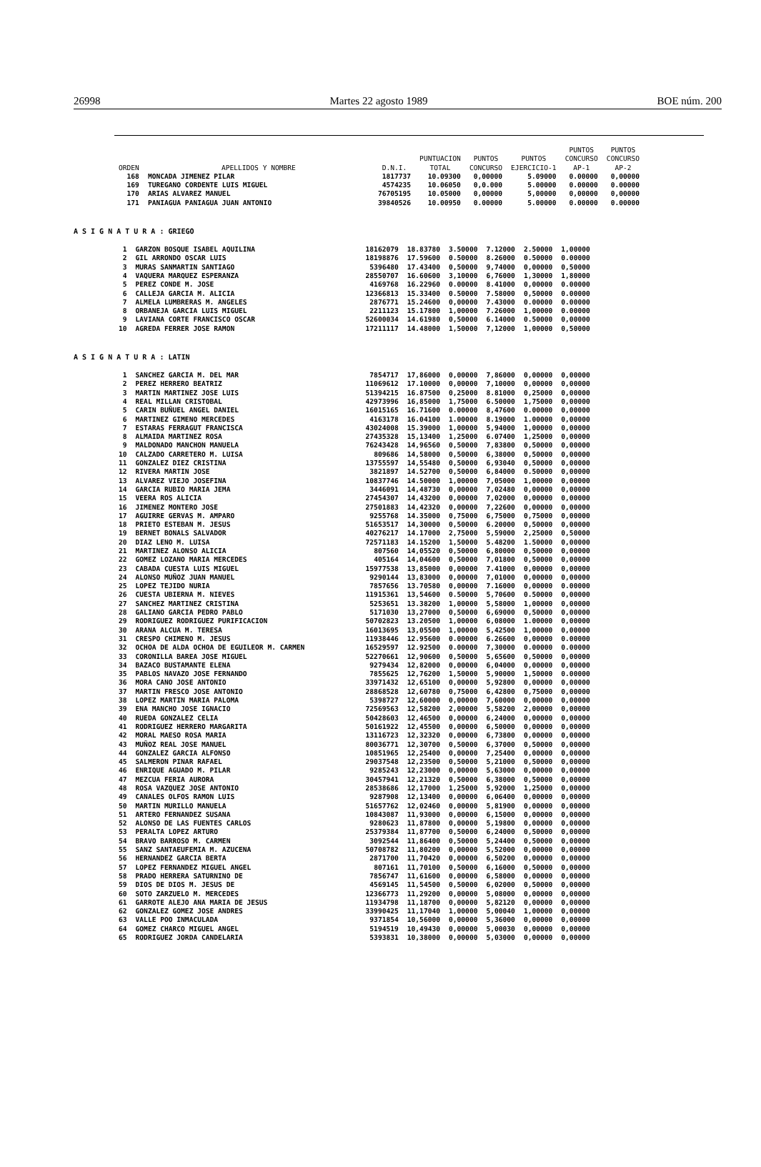26998 Martes 22 agosto 1989 BOE núm. 200
| ORDEN | APELLIDOS Y NOMBRE | D.N.I. | PUNTUACION TOTAL | PUNTOS CONCURSO | PUNTOS EJERCICIO-1 | PUNTOS CONCURSO AP-1 | PUNTOS CONCURSO AP-2 |
| --- | --- | --- | --- | --- | --- | --- | --- |
| 168 | MONCADA JIMENEZ PILAR | 1817737 | 10.09300 | 0,00000 | 5.09000 | 0.00000 | 0,00000 |
| 169 | TUREGANO CORDENTE LUIS MIGUEL | 4574235 | 10.06050 | 0,0.000 | 5.00000 | 0.00000 | 0.00000 |
| 170 | ARIAS ALVAREZ MANUEL | 76705195 | 10.05000 | 0,00000 | 5,00000 | 0,00000 | 0,00000 |
| 171 | PANIAGUA PANIAGUA JUAN ANTONIO | 39840526 | 10.00950 | 0.00000 | 5.00000 | 0.00000 | 0.00000 |
A S I G N A T U R A : GRIEGO
| 1 | GARZON BOSQUE ISABEL AQUILINA | 18162079 | 18.83780 | 3.50000 | 7.12000 | 2.50000 | 1,00000 |
| 2 | GIL ARRONDO OSCAR LUIS | 18198876 | 17.59600 | 0.50000 | 8.26000 | 0.50000 | 0.00000 |
| 3 | MURAS SANMARTIN SANTIAGO | 5396480 | 17.43400 | 0,50000 | 9,74000 | 0,00000 | 0,50000 |
| 4 | VAQUERA MARQUEZ ESPERANZA | 28550707 | 16.60600 | 3,10000 | 6,76000 | 1,30000 | 1,80000 |
| 5 | PEREZ CONDE M. JOSE | 4169768 | 16.22960 | 0.00000 | 8.41000 | 0,00000 | 0.00000 |
| 6 | CALLEJA GARCIA M. ALICIA | 12366813 | 15.33400 | 0.50000 | 7.58000 | 0,50000 | 0.00000 |
| 7 | ALMELA LUMBRERAS M. ANGELES | 2876771 | 15.24600 | 0,00000 | 7.43000 | 0.00000 | 0.00000 |
| 8 | ORBANEJA GARCIA LUIS MIGUEL | 2211123 | 15.17800 | 1,00000 | 7.26000 | 1,00000 | 0.00000 |
| 9 | LAVIANA CORTE FRANCISCO OSCAR | 52600034 | 14.61980 | 0,50000 | 6.14000 | 0.50000 | 0,00000 |
| 10 | AGREDA FERRER JOSE RAMON | 17211117 | 14.48000 | 1,50000 | 7,12000 | 1,00000 | 0,50000 |
A S I G N A T U R A : LATIN
| 1 | SANCHEZ GARCIA M. DEL MAR | 7854717 | 17,86000 | 0,00000 | 7,86000 | 0,00000 | 0,00000 |
| 2 | PEREZ HERRERO BEATRIZ | 11069612 | 17.10000 | 0,00000 | 7,10000 | 0,00000 | 0,00000 |
| 3 | MARTIN MARTINEZ JOSE LUIS | 51394215 | 16.87500 | 0,25000 | 8.81000 | 0,25000 | 0,00000 |
| 4 | REAL MILLAN CRISTOBAL | 42973996 | 16,85000 | 1,75000 | 6.50000 | 1,75000 | 0,00000 |
| 5 | CARIN BUÑUEL ANGEL DANIEL | 16015165 | 16.71600 | 0.00000 | 8,47600 | 0.00000 | 0,00000 |
| 6 | MARTINEZ GIMENO MERCEDES | 4163178 | 16.04100 | 1.00000 | 8.19000 | 1.00000 | 0,00000 |
| 7 | ESTARAS FERRAGUT FRANCISCA | 43024008 | 15.39000 | 1,00000 | 5,94000 | 1,00000 | 0,00000 |
| 8 | ALMAIDA MARTINEZ ROSA | 27435328 | 15,13400 | 1,25000 | 6.07400 | 1,25000 | 0,00000 |
| 9 | MALDONADO MANCHON MANUELA | 76243428 | 14,96560 | 0,50000 | 7,83800 | 0,50000 | 0,00000 |
| 10 | CALZADO CARRETERO M. LUISA | 809686 | 14,58000 | 0,50000 | 6,38000 | 0,50000 | 0,00000 |
| 11 | GONZALEZ DIEZ CRISTINA | 13755597 | 14,55480 | 0,50000 | 6,93040 | 0,50000 | 0,00000 |
| 12 | RIVERA MARTIN JOSE | 3821897 | 14.52700 | 0,50000 | 6,84000 | 0.50000 | 0,00000 |
| 13 | ALVAREZ VIEJO JOSEFINA | 10837746 | 14.50000 | 1,00000 | 7,05000 | 1,00000 | 0,00000 |
| 14 | GARCIA RUBIO MARIA JEMA | 3446091 | 14,48730 | 0,00000 | 7,02480 | 0,00000 | 0,00000 |
| 15 | VEERA ROS ALICIA | 27454307 | 14,43200 | 0,00000 | 7,02000 | 0,00000 | 0,00000 |
| 16 | JIMENEZ MONTERO JOSE | 27501883 | 14,42320 | 0,00000 | 7,22600 | 0,00000 | 0,00000 |
| 17 | AGUIRRE GERVAS M. AMPARO | 9255768 | 14.35000 | 0,75000 | 6,75000 | 0,75000 | 0,00000 |
| 18 | PRIETO ESTEBAN M. JESUS | 51653517 | 14,30000 | 0,50000 | 6.20000 | 0,50000 | 0,00000 |
| 19 | BERNET BONALS SALVADOR | 40276217 | 14.17000 | 2,75000 | 5,59000 | 2,25000 | 0,50000 |
| 20 | DIAZ LENO M. LUISA | 72571183 | 14.15200 | 1,50000 | 5.48200 | 1.50000 | 0,00000 |
| 21 | MARTINEZ ALONSO ALICIA | 807560 | 14,05520 | 0,50000 | 6,80000 | 0,50000 | 0,00000 |
| 22 | GOMEZ LOZANO MARIA MERCEDES | 405164 | 14,04600 | 0,50000 | 7,01800 | 0,50000 | 0,00000 |
| 23 | CABADA CUESTA LUIS MIGUEL | 15977538 | 13,85000 | 0,00000 | 7.41000 | 0,00000 | 0,00000 |
| 24 | ALONSO MUÑOZ JUAN MANUEL | 9290144 | 13,83000 | 0,00000 | 7,01000 | 0,00000 | 0,00000 |
| 25 | LOPEZ TEJIDO NURIA | 7857656 | 13.70580 | 0,00000 | 7.16000 | 0,00000 | 0.00000 |
| 26 | CUESTA UBIERNA M. NIEVES | 11915361 | 13,54600 | 0.50000 | 5,70600 | 0.50000 | 0,00000 |
| 27 | SANCHEZ MARTINEZ CRISTINA | 5253651 | 13.38200 | 1,00000 | 5,58000 | 1,00000 | 0,00000 |
| 28 | GALIANO GARCIA PEDRO PABLO | 5171030 | 13,27000 | 0,50000 | 6,69000 | 0,50000 | 0,00000 |
| 29 | RODRIGUEZ RODRIGUEZ PURIFICACION | 50702823 | 13.20500 | 1,00000 | 6,08000 | 1.00000 | 0,00000 |
| 30 | ARANA ALCUA M. TERESA | 16013695 | 13,05500 | 1,00000 | 5,42500 | 1,00000 | 0,00000 |
| 31 | CRESPO CHIMENO M. JESUS | 11938446 | 12.95600 | 0.00000 | 6.26600 | 0,00000 | 0.00000 |
| 32 | OCHOA DE ALDA OCHOA DE EGUILEOR M. CARMEN | 16529597 | 12.92500 | 0.00000 | 7,30000 | 0.00000 | 0.00000 |
| 33 | CORONILLA BAREA JOSE MIGUEL | 52270661 | 12,90600 | 0,50000 | 5,65600 | 0,50000 | 0,00000 |
| 34 | BAZACO BUSTAMANTE ELENA | 9279434 | 12,82000 | 0,00000 | 6,04000 | 0,00000 | 0,00000 |
| 35 | PABLOS NAVAZO JOSE FERNANDO | 7855625 | 12,76200 | 1,50000 | 5,90000 | 1,50000 | 0.00000 |
| 36 | MORA CANO JOSE ANTONIO | 33971432 | 12,65100 | 0,00000 | 5,92800 | 0,00000 | 0,00000 |
| 37 | MARTIN FRESCO JOSE ANTONIO | 28868528 | 12,60780 | 0,75000 | 6,42800 | 0,75000 | 0,00000 |
| 38 | LOPEZ MARTIN MARIA PALOMA | 5398727 | 12,60000 | 0,00000 | 7,60000 | 0,00000 | 0,00000 |
| 39 | ENA MANCHO JOSE IGNACIO | 72569563 | 12,58200 | 2,00000 | 5,58200 | 2,00000 | 0,00000 |
| 40 | RUEDA GONZALEZ CELIA | 50428603 | 12,46500 | 0,00000 | 6,24000 | 0,00000 | 0,00000 |
| 41 | RODRIGUEZ HERRERO MARGARITA | 50161922 | 12,45500 | 0,00000 | 6,50000 | 0,00000 | 0,00000 |
| 42 | MORAL MAESO ROSA MARIA | 13116723 | 12,32320 | 0,00000 | 6,73800 | 0,00000 | 0,00000 |
| 43 | MUÑOZ REAL JOSE MANUEL | 80036771 | 12,30700 | 0,50000 | 6,37000 | 0,50000 | 0,00000 |
| 44 | GONZALEZ GARCIA ALFONSO | 10851965 | 12,25400 | 0,00000 | 7,25400 | 0,00000 | 0,00000 |
| 45 | SALMERON PINAR RAFAEL | 29037548 | 12,23500 | 0,50000 | 5,21000 | 0,50000 | 0,00000 |
| 46 | ENRIQUE AGUADO M. PILAR | 9285243 | 12,23000 | 0,00000 | 5,63000 | 0,00000 | 0,00000 |
| 47 | MEZCUA FERIA AURORA | 30457941 | 12,21320 | 0,50000 | 6,38000 | 0,50000 | 0,00000 |
| 48 | ROSA VAZQUEZ JOSE ANTONIO | 28538686 | 12,17000 | 1,25000 | 5,92000 | 1,25000 | 0,00000 |
| 49 | CANALES OLFOS RAMON LUIS | 9287908 | 12,13400 | 0,00000 | 6,06400 | 0,00000 | 0,00000 |
| 50 | MARTIN MURILLO MANUELA | 51657762 | 12,02460 | 0,00000 | 5,81900 | 0,00000 | 0,00000 |
| 51 | ARTERO FERNANDEZ SUSANA | 10843087 | 11,93000 | 0,00000 | 6,15000 | 0,00000 | 0,00000 |
| 52 | ALONSO DE LAS FUENTES CARLOS | 9280623 | 11,87800 | 0,00000 | 5,19800 | 0,00000 | 0,00000 |
| 53 | PERALTA LOPEZ ARTURO | 25379384 | 11,87700 | 0,50000 | 6,24000 | 0,50000 | 0,00000 |
| 54 | BRAVO BARROSO M. CARMEN | 3092544 | 11,86400 | 0,50000 | 5,24400 | 0,50000 | 0,00000 |
| 55 | SANZ SANTAEUFEMIA M. AZUCENA | 50708782 | 11,80200 | 0,00000 | 5,52000 | 0,00000 | 0,00000 |
| 56 | HERNANDEZ GARCIA BERTA | 2871700 | 11,70420 | 0,00000 | 6,50200 | 0,00000 | 0,00000 |
| 57 | LOPEZ FERNANDEZ MIGUEL ANGEL | 807161 | 11,70100 | 0,50000 | 6,16000 | 0,50000 | 0,00000 |
| 58 | PRADO HERRERA SATURNINO DE | 7856747 | 11,61600 | 0,00000 | 6,58000 | 0,00000 | 0,00000 |
| 59 | DIOS DE DIOS M. JESUS DE | 4569145 | 11,54500 | 0,50000 | 6,02000 | 0,50000 | 0,00000 |
| 60 | SOTO ZARZUELO M. MERCEDES | 12366773 | 11,29200 | 0,00000 | 5,08000 | 0,00000 | 0,00000 |
| 61 | GARROTE ALEJO ANA MARIA DE JESUS | 11934798 | 11,18700 | 0,00000 | 5,82120 | 0,00000 | 0,00000 |
| 62 | GONZALEZ GOMEZ JOSE ANDRES | 33990425 | 11,17040 | 1,00000 | 5,00040 | 1,00000 | 0,00000 |
| 63 | VALLE POO INMACULADA | 9371854 | 10,56000 | 0,00000 | 5,36000 | 0,00000 | 0,00000 |
| 64 | GOMEZ CHARCO MIGUEL ANGEL | 5194519 | 10,49430 | 0,00000 | 5,00030 | 0,00000 | 0,00000 |
| 65 | RODRIGUEZ JORDA CANDELARIA | 5393831 | 10,38000 | 0,00000 | 5,03000 | 0,00000 | 0,00000 |